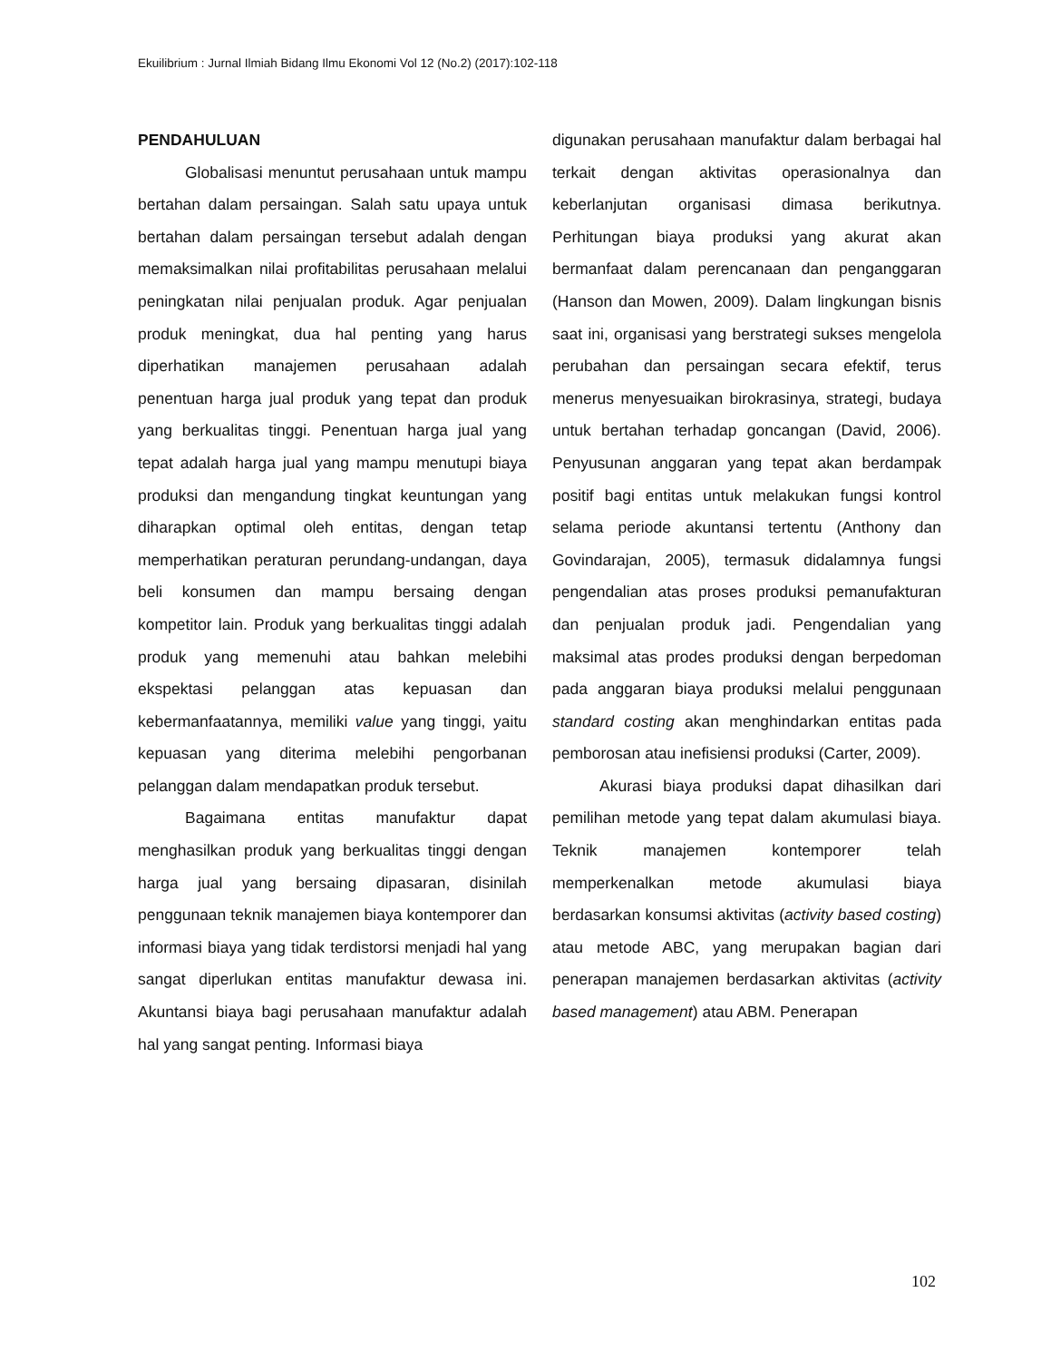Ekuilibrium : Jurnal Ilmiah Bidang Ilmu Ekonomi Vol 12 (No.2) (2017):102-118
PENDAHULUAN
Globalisasi menuntut perusahaan untuk mampu bertahan dalam persaingan. Salah satu upaya untuk bertahan dalam persaingan tersebut adalah dengan memaksimalkan nilai profitabilitas perusahaan melalui peningkatan nilai penjualan produk. Agar penjualan produk meningkat, dua hal penting yang harus diperhatikan manajemen perusahaan adalah penentuan harga jual produk yang tepat dan produk yang berkualitas tinggi. Penentuan harga jual yang tepat adalah harga jual yang mampu menutupi biaya produksi dan mengandung tingkat keuntungan yang diharapkan optimal oleh entitas, dengan tetap memperhatikan peraturan perundang-undangan, daya beli konsumen dan mampu bersaing dengan kompetitor lain. Produk yang berkualitas tinggi adalah produk yang memenuhi atau bahkan melebihi ekspektasi pelanggan atas kepuasan dan kebermanfaatannya, memiliki value yang tinggi, yaitu kepuasan yang diterima melebihi pengorbanan pelanggan dalam mendapatkan produk tersebut.
Bagaimana entitas manufaktur dapat menghasilkan produk yang berkualitas tinggi dengan harga jual yang bersaing dipasaran, disinilah penggunaan teknik manajemen biaya kontemporer dan informasi biaya yang tidak terdistorsi menjadi hal yang sangat diperlukan entitas manufaktur dewasa ini. Akuntansi biaya bagi perusahaan manufaktur adalah hal yang sangat penting. Informasi biaya
digunakan perusahaan manufaktur dalam berbagai hal terkait dengan aktivitas operasionalnya dan keberlanjutan organisasi dimasa berikutnya. Perhitungan biaya produksi yang akurat akan bermanfaat dalam perencanaan dan penganggaran (Hanson dan Mowen, 2009). Dalam lingkungan bisnis saat ini, organisasi yang berstrategi sukses mengelola perubahan dan persaingan secara efektif, terus menerus menyesuaikan birokrasinya, strategi, budaya untuk bertahan terhadap goncangan (David, 2006). Penyusunan anggaran yang tepat akan berdampak positif bagi entitas untuk melakukan fungsi kontrol selama periode akuntansi tertentu (Anthony dan Govindarajan, 2005), termasuk didalamnya fungsi pengendalian atas proses produksi pemanufakturan dan penjualan produk jadi. Pengendalian yang maksimal atas prodes produksi dengan berpedoman pada anggaran biaya produksi melalui penggunaan standard costing akan menghindarkan entitas pada pemborosan atau inefisiensi produksi (Carter, 2009).
Akurasi biaya produksi dapat dihasilkan dari pemilihan metode yang tepat dalam akumulasi biaya. Teknik manajemen kontemporer telah memperkenalkan metode akumulasi biaya berdasarkan konsumsi aktivitas (activity based costing) atau metode ABC, yang merupakan bagian dari penerapan manajemen berdasarkan aktivitas (activity based management) atau ABM. Penerapan
102